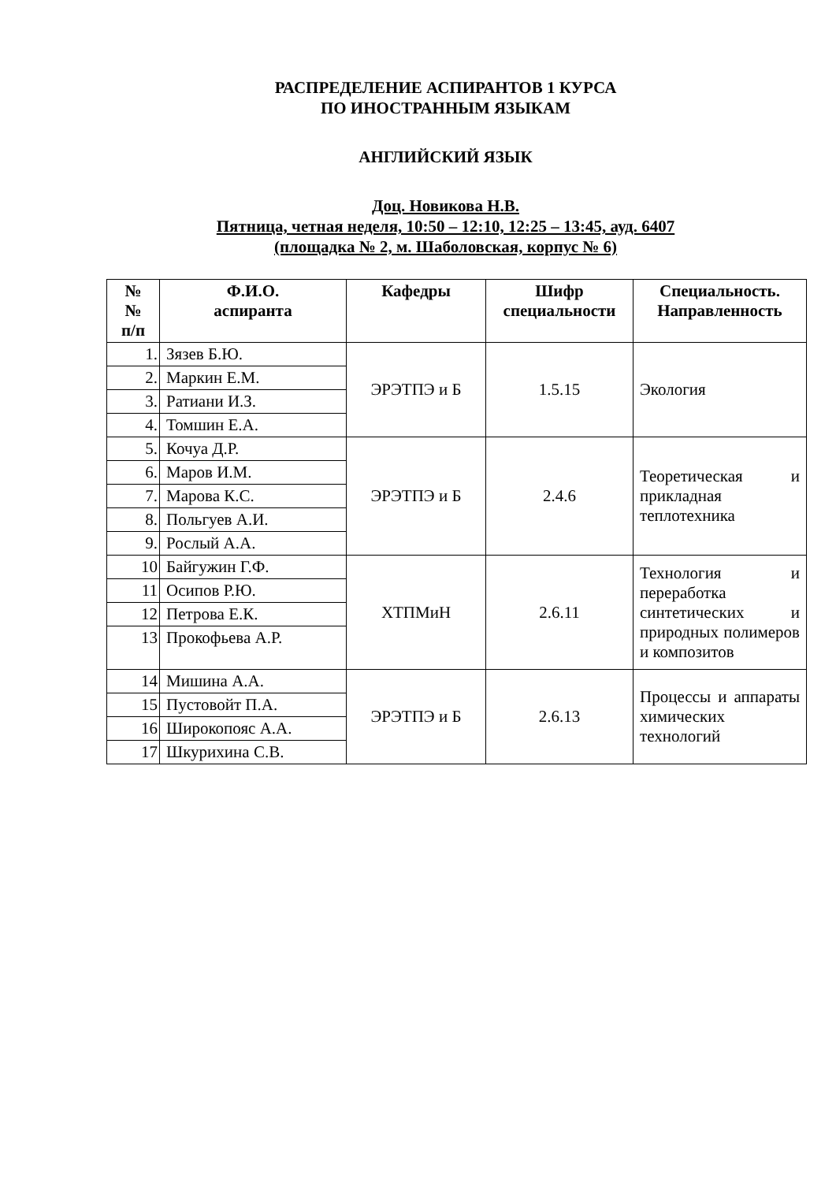РАСПРЕДЕЛЕНИЕ АСПИРАНТОВ 1 КУРСА
ПО ИНОСТРАННЫМ ЯЗЫКАМ
АНГЛИЙСКИЙ ЯЗЫК
Доц. Новикова Н.В.
Пятница, четная неделя, 10:50 – 12:10, 12:25 – 13:45, ауд. 6407
(площадка № 2, м. Шаболовская, корпус № 6)
| № № п/п | Ф.И.О. аспиранта | Кафедры | Шифр специальности | Специальность. Направленность |
| --- | --- | --- | --- | --- |
| 1. | Зязев Б.Ю. | ЭРЭТПЭ и Б | 1.5.15 | Экология |
| 2. | Маркин Е.М. | | | |
| 3. | Ратиани И.З. | | | |
| 4. | Томшин Е.А. | | | |
| 5. | Кочуа Д.Р. | ЭРЭТПЭ и Б | 2.4.6 | Теоретическая и прикладная теплотехника |
| 6. | Маров И.М. | | | |
| 7. | Марова К.С. | | | |
| 8. | Польгуев А.И. | | | |
| 9. | Рослый А.А. | | | |
| 10 | Байгужин Г.Ф. | ХТПМиН | 2.6.11 | Технология и переработка синтетических и природных полимеров и композитов |
| 11 | Осипов Р.Ю. | | | |
| 12 | Петрова Е.К. | | | |
| 13 | Прокофьева А.Р. | | | |
| 14 | Мишина А.А. | ЭРЭТПЭ и Б | 2.6.13 | Процессы и аппараты химических технологий |
| 15 | Пустовойт П.А. | | | |
| 16 | Широкопояс А.А. | | | |
| 17 | Шкурихина С.В. | | | |